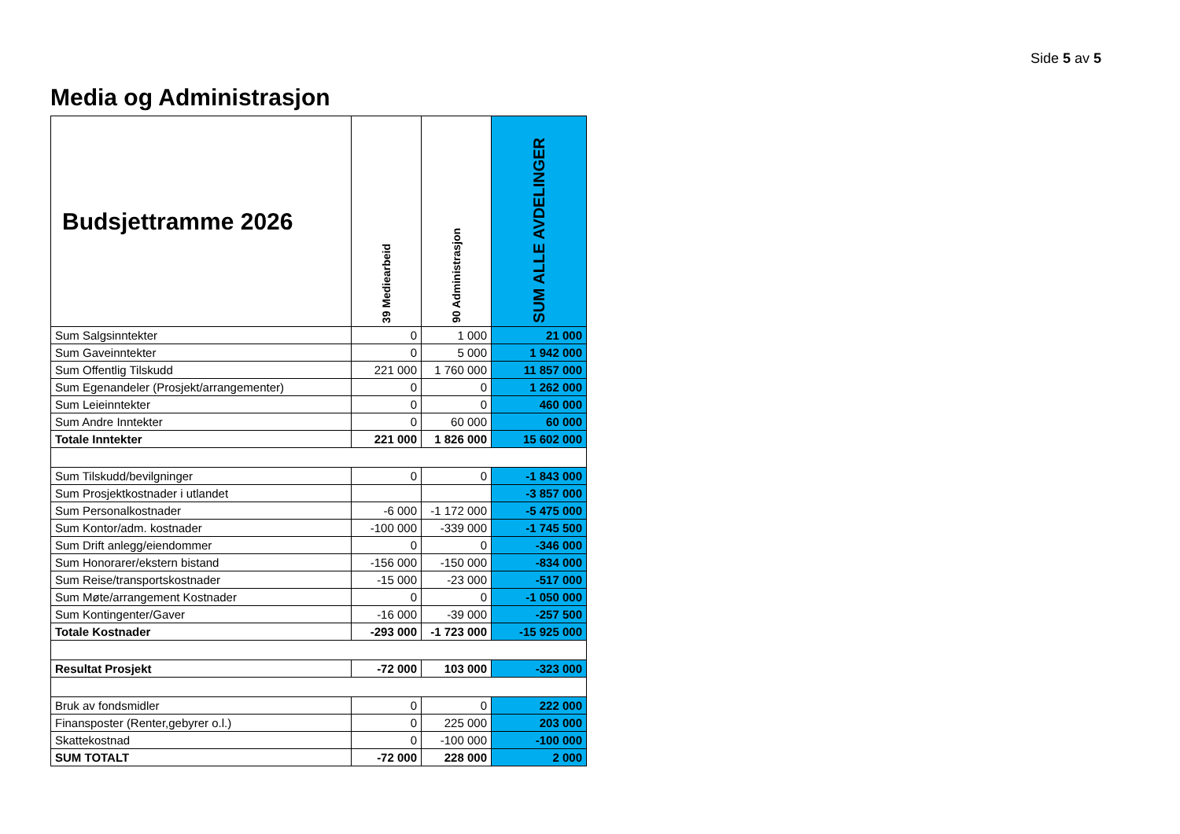Side 5 av 5
Media og Administrasjon
| Budsjettramme 2026 | 39 Mediearbeid | 90 Administrasjon | SUM ALLE AVDELINGER |
| --- | --- | --- | --- |
| Sum Salgsinntekter | 0 | 1 000 | 21 000 |
| Sum Gaveinntekter | 0 | 5 000 | 1 942 000 |
| Sum Offentlig Tilskudd | 221 000 | 1 760 000 | 11 857 000 |
| Sum Egenandeler (Prosjekt/arrangementer) | 0 | 0 | 1 262 000 |
| Sum Leieinntekter | 0 | 0 | 460 000 |
| Sum Andre Inntekter | 0 | 60 000 | 60 000 |
| Totale Inntekter | 221 000 | 1 826 000 | 15 602 000 |
| Sum Tilskudd/bevilgninger | 0 | 0 | -1 843 000 |
| Sum Prosjektkostnader i utlandet | | | -3 857 000 |
| Sum Personalkostnader | -6 000 | -1 172 000 | -5 475 000 |
| Sum Kontor/adm. kostnader | -100 000 | -339 000 | -1 745 500 |
| Sum Drift anlegg/eiendommer | 0 | 0 | -346 000 |
| Sum Honorarer/ekstern bistand | -156 000 | -150 000 | -834 000 |
| Sum Reise/transportskostnader | -15 000 | -23 000 | -517 000 |
| Sum Møte/arrangement Kostnader | 0 | 0 | -1 050 000 |
| Sum Kontingenter/Gaver | -16 000 | -39 000 | -257 500 |
| Totale Kostnader | -293 000 | -1 723 000 | -15 925 000 |
| Resultat Prosjekt | -72 000 | 103 000 | -323 000 |
| Bruk av fondsmidler | 0 | 0 | 222 000 |
| Finansposter (Renter,gebyrer o.l.) | 0 | 225 000 | 203 000 |
| Skattekostnad | 0 | -100 000 | -100 000 |
| SUM TOTALT | -72 000 | 228 000 | 2 000 |